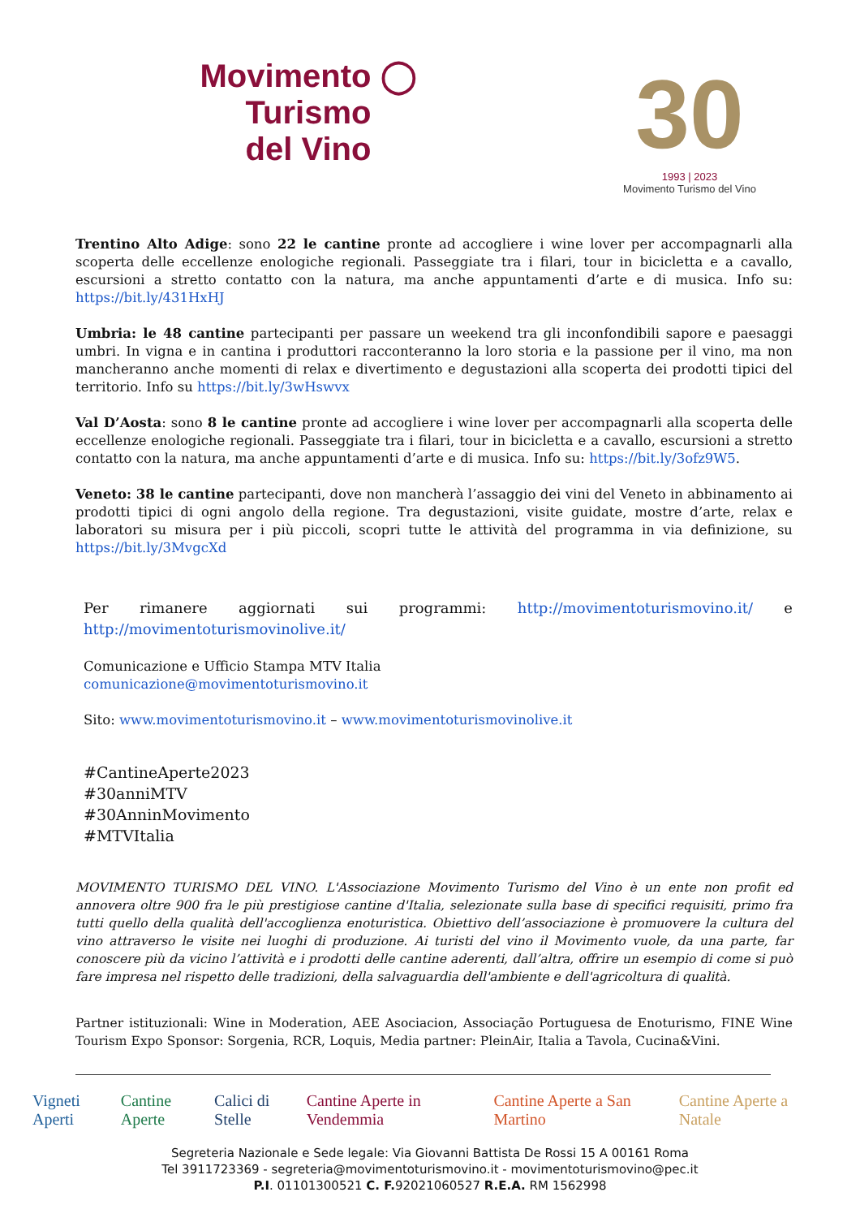Movimento ◯ Turismo
del Vino
30
1993 | 2023
Movimento Turismo del Vino
Trentino Alto Adige: sono 22 le cantine pronte ad accogliere i wine lover per accompagnarli alla scoperta delle eccellenze enologiche regionali. Passeggiate tra i filari, tour in bicicletta e a cavallo, escursioni a stretto contatto con la natura, ma anche appuntamenti d’arte e di musica. Info su: https://bit.ly/431HxHJ
Umbria: le 48 cantine partecipanti per passare un weekend tra gli inconfondibili sapore e paesaggi umbri. In vigna e in cantina i produttori racconteranno la loro storia e la passione per il vino, ma non mancheranno anche momenti di relax e divertimento e degustazioni alla scoperta dei prodotti tipici del territorio. Info su https://bit.ly/3wHswvx
Val D’Aosta: sono 8 le cantine pronte ad accogliere i wine lover per accompagnarli alla scoperta delle eccellenze enologiche regionali. Passeggiate tra i filari, tour in bicicletta e a cavallo, escursioni a stretto contatto con la natura, ma anche appuntamenti d’arte e di musica. Info su: https://bit.ly/3ofz9W5.
Veneto: 38 le cantine partecipanti, dove non mancherà l’assaggio dei vini del Veneto in abbinamento ai prodotti tipici di ogni angolo della regione. Tra degustazioni, visite guidate, mostre d’arte, relax e laboratori su misura per i più piccoli, scopri tutte le attività del programma in via definizione, su https://bit.ly/3MvgcXd
Per rimanere aggiornati sui programmi: http://movimentoturismovino.it/ e http://movimentoturismovinolive.it/
Comunicazione e Ufficio Stampa MTV Italia
comunicazione@movimentoturismovino.it
Sito: www.movimentoturismovino.it – www.movimentoturismovinolive.it
#CantineAperte2023
#30anniMTV
#30AnninMovimento
#MTVItalia
MOVIMENTO TURISMO DEL VINO. L'Associazione Movimento Turismo del Vino è un ente non profit ed annovera oltre 900 fra le più prestigiose cantine d'Italia, selezionate sulla base di specifici requisiti, primo fra tutti quello della qualità dell'accoglienza enoturistica. Obiettivo dell’associazione è promuovere la cultura del vino attraverso le visite nei luoghi di produzione. Ai turisti del vino il Movimento vuole, da una parte, far conoscere più da vicino l’attività e i prodotti delle cantine aderenti, dall’altra, offrire un esempio di come si può fare impresa nel rispetto delle tradizioni, della salvaguardia dell'ambiente e dell'agricoltura di qualità.
Partner istituzionali: Wine in Moderation, AEE Asociacion, Associação Portuguesa de Enoturismo, FINE Wine Tourism Expo Sponsor: Sorgenia, RCR, Loquis, Media partner: PleinAir, Italia a Tavola, Cucina&Vini.
Vigneti Aperti Cantine Aperte Calici di Stelle Cantine Aperte in Vendemmia Cantine Aperte a San Martino Cantine Aperte a Natale
Segreteria Nazionale e Sede legale: Via Giovanni Battista De Rossi 15 A 00161 Roma
Tel 3911723369 - segreteria@movimentoturismovino.it - movimentoturismovino@pec.it
P.I. 01101300521 C. F. 92021060527 R.E.A. RM 1562998